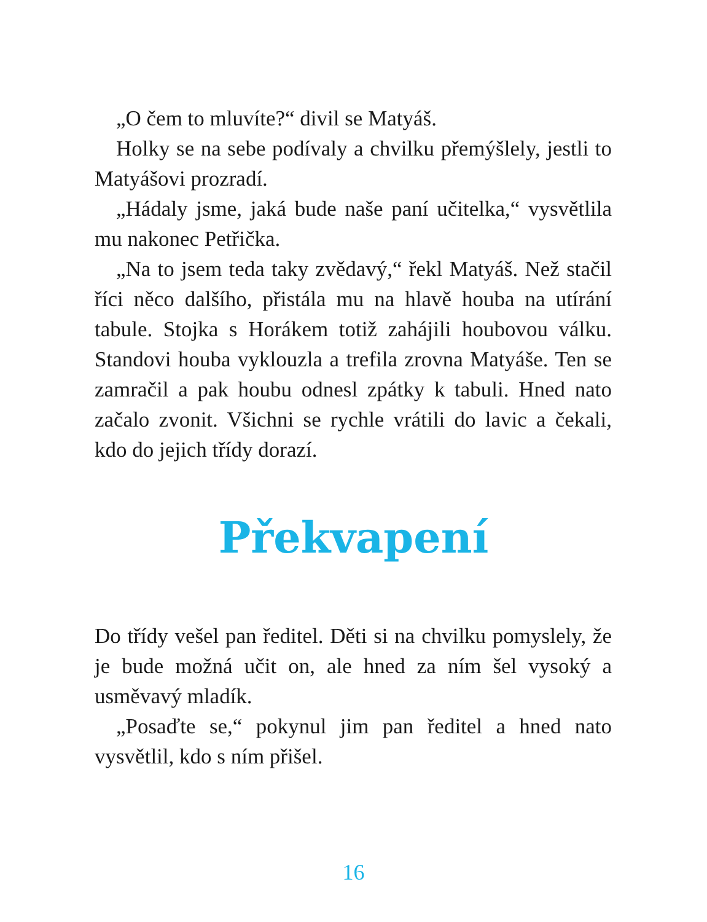„O čem to mluvíte?“ divil se Matyáš.
Holky se na sebe podívaly a chvilku přemýšlely, jestli to Matyášovi prozradí.
„Hádaly jsme, jaká bude naše paní učitelka,“ vysvětlila mu nakonec Petřička.
„Na to jsem teda taky zvědavý,“ řekl Matyáš. Než stačil říci něco dalšího, přistála mu na hlavě houba na utírání tabule. Stojka s Horákem totiž zahájili houbovou válku. Standovi houba vyklouzla a trefila zrovna Matyáše. Ten se zamračil a pak houbu odnesl zpátky k tabuli. Hned nato začalo zvonit. Všichni se rychle vrátili do lavic a če­kali, kdo do jejich třídy dorazí.
Překvapení
Do třídy vešel pan ředitel. Děti si na chvilku pomyslely, že je bude možná učit on, ale hned za ním šel vysoký a usměvavý mladík.
„Posaďte se,“ pokynul jim pan ředitel a hned nato vysvětlil, kdo s ním přišel.
16